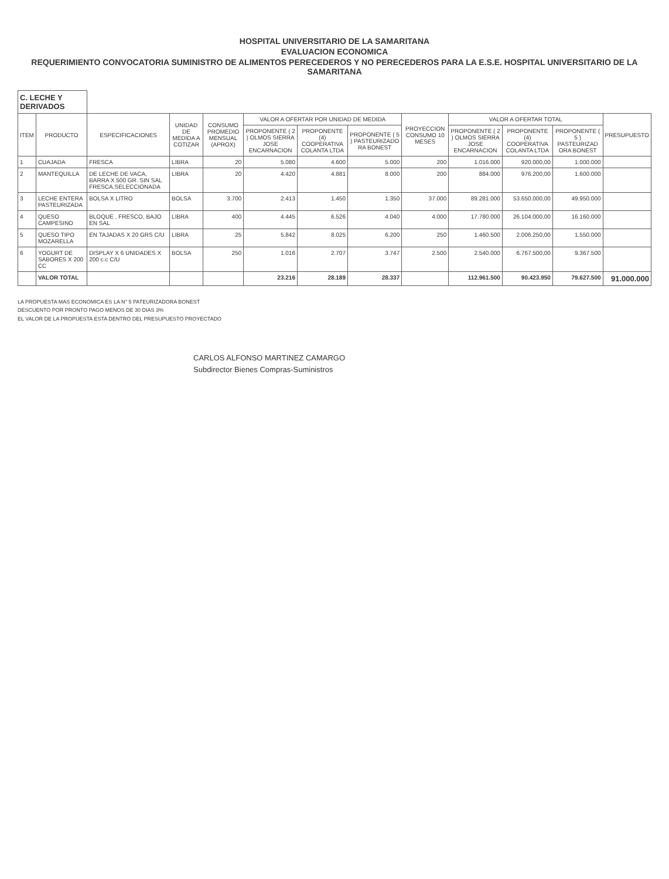HOSPITAL UNIVERSITARIO DE LA SAMARITANA
EVALUACION ECONOMICA
REQUERIMIENTO CONVOCATORIA SUMINISTRO DE ALIMENTOS PERECEDEROS Y NO PERECEDEROS PARA LA E.S.E. HOSPITAL UNIVERSITARIO DE LA SAMARITANA
| C. LECHE Y DERIVADOS | | | | | | | | | | | | |
| ITEM | PRODUCTO | ESPECIFICACIONES | UNIDAD DE MEDIDA A COTIZAR | CONSUMO PROMEDIO MENSUAL (APROX) | VALOR A OFERTAR POR UNIDAD DE MEDIDA | | | PROYECCION CONSUMO 10 MESES | VALOR A OFERTAR TOTAL | | | PRESUPUESTO |
| | | | | | PROPONENTE ( 2 ) OLMOS SIERRA JOSE ENCARNACION | PROPONENTE (4) COOPERATIVA COLANTA LTDA | PROPONENTE ( 5 ) PASTEURIZADO RA BONEST | | PROPONENTE ( 2 ) OLMOS SIERRA JOSE ENCARNACION | PROPONENTE (4) COOPERATIVA COLANTA LTDA | PROPONENTE ( 5 ) PASTEURIZAD ORA BONEST | |
| 1 | CUAJADA | FRESCA | LIBRA | 20 | 5.080 | 4.600 | 5.000 | 200 | 1.016.000 | 920.000,00 | 1.000.000 | |
| 2 | MANTEQUILLA | DE LECHE DE VACA, BARRA X 500 GR. SIN SAL FRESCA,SELECCIONADA | LIBRA | 20 | 4.420 | 4.881 | 8.000 | 200 | 884.000 | 976.200,00 | 1.600.000 | |
| 3 | LECHE ENTERA PASTEURIZADA | BOLSA X LITRO | BOLSA | 3.700 | 2.413 | 1.450 | 1.350 | 37.000 | 89.281.000 | 53.650.000,00 | 49.950.000 | |
| 4 | QUESO CAMPESINO | BLOQUE , FRESCO, BAJO EN SAL | LIBRA | 400 | 4.445 | 6.526 | 4.040 | 4.000 | 17.780.000 | 26.104.000,00 | 16.160.000 | |
| 5 | QUESO TIPO MOZARELLA | EN TAJADAS X 20 GRS C/U | LIBRA | 25 | 5.842 | 8.025 | 6.200 | 250 | 1.460.500 | 2.006.250,00 | 1.550.000 | |
| 6 | YOGURT DE SABORES X 200 CC | DISPLAY X 6 UNIDADES X 200 c.c C/U | BOLSA | 250 | 1.016 | 2.707 | 3.747 | 2.500 | 2.540.000 | 6.767.500,00 | 9.367.500 | |
| | VALOR TOTAL | | | | 23.216 | 28.189 | 28.337 | | 112.961.500 | 90.423.950 | 79.627.500 | 91.000.000 |
LA PROPUESTA MAS ECONOMICA ES LA N° 5 PATEURIZADORA BONEST
DESCUENTO POR PRONTO PAGO MENOS DE 30 DIAS 3%
EL VALOR DE LA PROPUESTA ESTA DENTRO DEL PRESUPUESTO PROYECTADO
CARLOS ALFONSO MARTINEZ CAMARGO
Subdirector Bienes Compras-Suministros